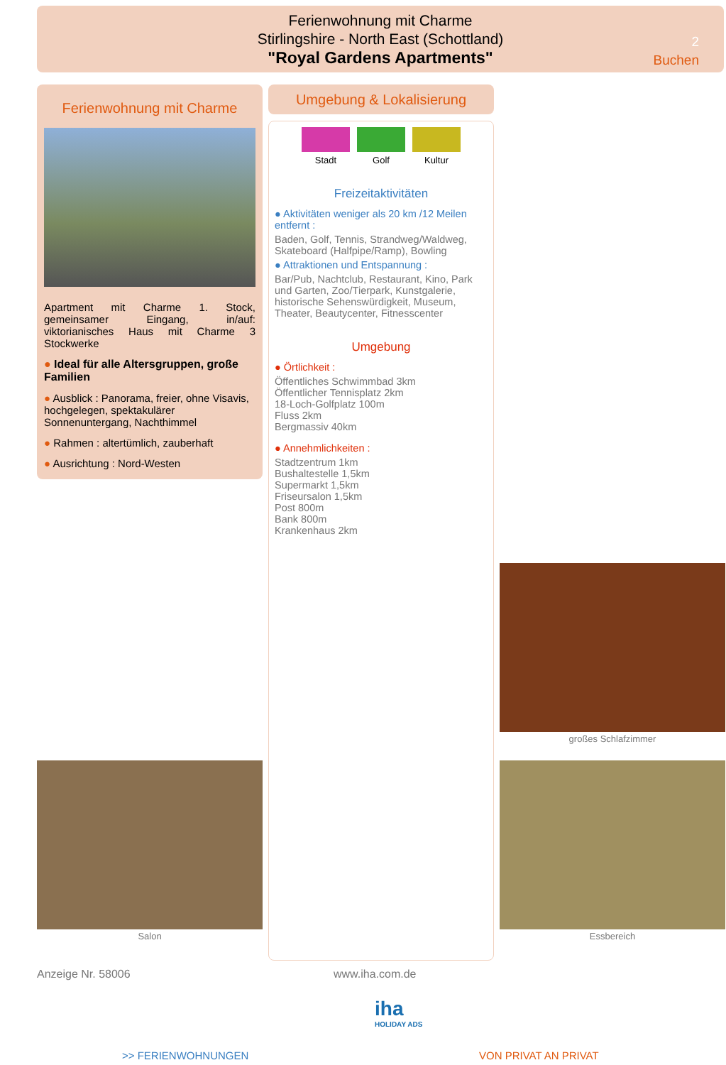Ferienwohnung mit Charme
Stirlingshire - North East (Schottland)
"Royal Gardens Apartments"
2
Buchen
Ferienwohnung mit Charme
Apartment mit Charme 1. Stock, gemeinsamer Eingang, in/auf: viktorianisches Haus mit Charme 3 Stockwerke
● Ideal für alle Altersgruppen, große Familien
● Ausblick : Panorama, freier, ohne Visavis, hochgelegen, spektakulärer Sonnenuntergang, Nachthimmel
● Rahmen : altertümlich, zauberhaft
● Ausrichtung : Nord-Westen
Umgebung & Lokalisierung
Stadt Golf Kultur
Freizeitaktivitäten
● Aktivitäten weniger als 20 km /12 Meilen entfernt :
Baden, Golf, Tennis, Strandweg/Waldweg, Skateboard (Halfpipe/Ramp), Bowling
● Attraktionen und Entspannung :
Bar/Pub, Nachtclub, Restaurant, Kino, Park und Garten, Zoo/Tierpark, Kunstgalerie, historische Sehenswürdigkeit, Museum, Theater, Beautycenter, Fitnesscenter
Umgebung
● Örtlichkeit :
Öffentliches Schwimmbad 3km
Öffentlicher Tennisplatz 2km
18-Loch-Golfplatz 100m
Fluss 2km
Bergmassiv 40km
● Annehmlichkeiten :
Stadtzentrum 1km
Bushaltestelle 1,5km
Supermarkt 1,5km
Friseursalon 1,5km
Post 800m
Bank 800m
Krankenhaus 2km
großes Schlafzimmer
Salon Essbereich
Anzeige Nr. 58006 www.iha.com.de
iha
HOLIDAY ADS
>> FERIENWOHNUNGEN VON PRIVAT AN PRIVAT